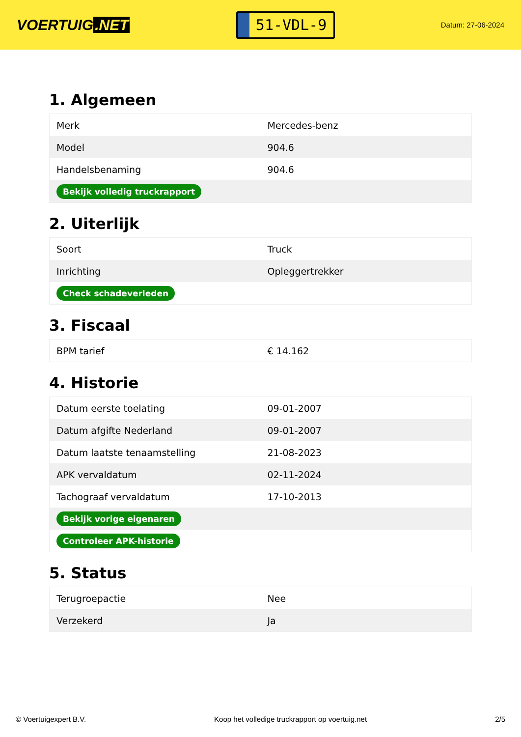VOERTUIG.NET
51-VDL-9
Datum: 27-06-2024
1. Algemeen
| Merk | Mercedes-benz |
| Model | 904.6 |
| Handelsbenaming | 904.6 |
| Bekijk volledig truckrapport | |
2. Uiterlijk
| Soort | Truck |
| Inrichting | Opleggertrekker |
| Check schadeverleden | |
3. Fiscaal
| BPM tarief | € 14.162 |
4. Historie
| Datum eerste toelating | 09-01-2007 |
| Datum afgifte Nederland | 09-01-2007 |
| Datum laatste tenaamstelling | 21-08-2023 |
| APK vervaldatum | 02-11-2024 |
| Tachograaf vervaldatum | 17-10-2013 |
| Bekijk vorige eigenaren | |
| Controleer APK-historie | |
5. Status
| Terugroepactie | Nee |
| Verzekerd | Ja |
© Voertuigexpert B.V. Koop het volledige truckrapport op voertuig.net 2/5